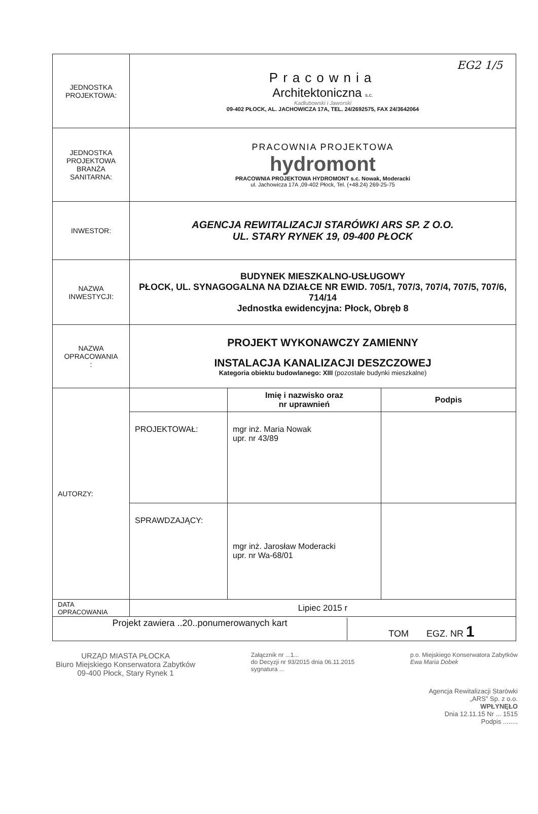EG2 1/5
| JEDNOSTKA PROJEKTOWA: | Pracownia Architektoniczna s.c. Kadłubowski i Jaworski 09-402 PŁOCK, AL. JACHOWICZA 17A, TEL. 24/2692575, FAX 24/3642064 |
| JEDNOSTKA PROJEKTOWA BRANŻA SANITARNA: | PRACOWNIA PROJEKTOWA hydromont PRACOWNIA PROJEKTOWA HYDROMONT s.c. Nowak, Moderacki ul. Jachowicza 17A ,09-402 Płock, Tel. (+48.24) 269-25-75 |
| INWESTOR: | AGENCJA REWITALIZACJI STARÓWKI ARS SP. Z O.O. UL. STARY RYNEK 19, 09-400 PŁOCK |
| NAZWA INWESTYCJI: | BUDYNEK MIESZKALNO-USŁUGOWY PŁOCK, UL. SYNAGOGALNA NA DZIAŁCE NR EWID. 705/1, 707/3, 707/4, 707/5, 707/6, 714/14 Jednostka ewidencyjna: Płock, Obręb 8 |
| NAZWA OPRACOWANIA : | PROJEKT WYKONAWCZY ZAMIENNY INSTALACJA KANALIZACJI DESZCZOWEJ Kategoria obiektu budowlanego: XIII (pozostałe budynki mieszkalne) |
| AUTORZY: | / / Imię i nazwisko oraz nr uprawnień / Podpis / / PROJEKTOWAŁ: / mgr inż. Maria Nowak upr. nr 43/89 / / / SPRAWDZAJĄCY: / mgr inż. Jarosław Moderacki upr. nr Wa-68/01 / / |
| DATA OPRACOWANIA | Lipiec 2015 r |
| Projekt zawiera ..20..ponumerowanych kart TOM EGZ. NR 1 | |
URZĄD MIASTA PŁOCKA
Biuro Miejskiego Konserwatora Zabytków
09-400 Płock, Stary Rynek 1
Załącznik nr ...1...
do Decyzji nr 93/2015 dnia 06.11.2015
sygnatura ...
p.o. Miejskiego Konserwatora Zabytków
Ewa Maria Dobek
Agencja Rewitalizacji Starówki
„ARS" Sp. z o.o.
WPŁYNĘŁO
Dnia 12.11.15 Nr ... 1515
Podpis ........